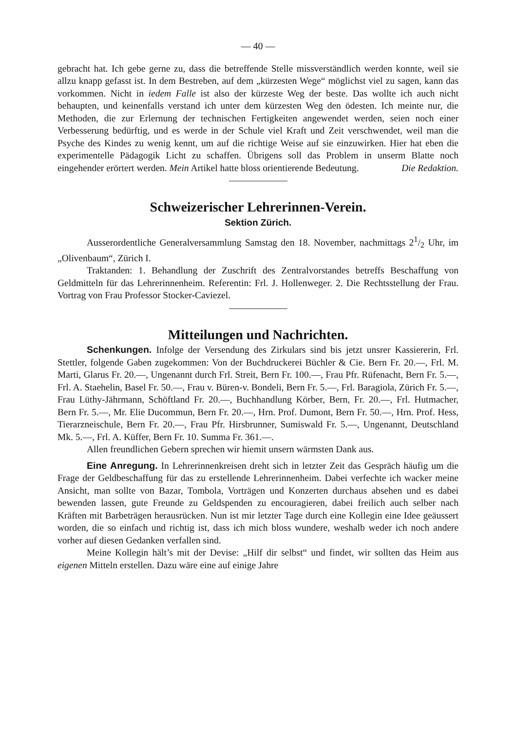— 40 —
gebracht hat. Ich gebe gerne zu, dass die betreffende Stelle missverständlich werden konnte, weil sie allzu knapp gefasst ist. In dem Bestreben, auf dem „kürzesten Wege“ möglichst viel zu sagen, kann das vorkommen. Nicht in iedem Falle ist also der kürzeste Weg der beste. Das wollte ich auch nicht behaupten, und keinenfalls verstand ich unter dem kürzesten Weg den ödesten. Ich meinte nur, die Methoden, die zur Erlernung der technischen Fertigkeiten angewendet werden, seien noch einer Verbesserung bedürftig, und es werde in der Schule viel Kraft und Zeit verschwendet, weil man die Psyche des Kindes zu wenig kennt, um auf die richtige Weise auf sie einzuwirken. Hier hat eben die experimentelle Pädagogik Licht zu schaffen. Übrigens soll das Problem in unserm Blatte noch eingehender erörtert werden. Mein Artikel hatte bloss orientierende Bedeutung. Die Redaktion.
Schweizerischer Lehrerinnen-Verein.
Sektion Zürich.
Ausserordentliche Generalversammlung Samstag den 18. November, nachmittags 21/2 Uhr, im „Olivenbaum“, Zürich I.
Traktanden: 1. Behandlung der Zuschrift des Zentralvorstandes betreffs Beschaffung von Geldmitteln für das Lehrerinnenheim. Referentin: Frl. J. Hollenweger. 2. Die Rechtsstellung der Frau. Vortrag von Frau Professor Stocker-Caviezel.
Mitteilungen und Nachrichten.
Schenkungen. Infolge der Versendung des Zirkulars sind bis jetzt unsrer Kassiererin, Frl. Stettler, folgende Gaben zugekommen: Von der Buchdruckerei Büchler & Cie. Bern Fr. 20.—, Frl. M. Marti, Glarus Fr. 20.—, Ungenannt durch Frl. Streit, Bern Fr. 100.—, Frau Pfr. Rüfenacht, Bern Fr. 5.—, Frl. A. Staehelin, Basel Fr. 50.—, Frau v. Büren-v. Bondeli, Bern Fr. 5.—, Frl. Baragiola, Zürich Fr. 5.—, Frau Lüthy-Jährmann, Schöftland Fr. 20.—, Buchhandlung Körber, Bern, Fr. 20.—, Frl. Hutmacher, Bern Fr. 5.—, Mr. Elie Ducommun, Bern Fr. 20.—, Hrn. Prof. Dumont, Bern Fr. 50.—, Hrn. Prof. Hess, Tierarzneischule, Bern Fr. 20.—, Frau Pfr. Hirsbrunner, Sumiswald Fr. 5.—, Ungenannt, Deutschland Mk. 5.—, Frl. A. Küffer, Bern Fr. 10. Summa Fr. 361.—.
Allen freundlichen Gebern sprechen wir hiemit unsern wärmsten Dank aus.
Eine Anregung. In Lehrerinnenkreisen dreht sich in letzter Zeit das Gespräch häufig um die Frage der Geldbeschaffung für das zu erstellende Lehrerinnenheim. Dabei verfechte ich wacker meine Ansicht, man sollte von Bazar, Tombola, Vorträgen und Konzerten durchaus absehen und es dabei bewenden lassen, gute Freunde zu Geldspenden zu encouragieren, dabei freilich auch selber nach Kräften mit Barbeträgen herausrücken. Nun ist mir letzter Tage durch eine Kollegin eine Idee geäussert worden, die so einfach und richtig ist, dass ich mich bloss wundere, weshalb weder ich noch andere vorher auf diesen Gedanken verfallen sind.
Meine Kollegin hält’s mit der Devise: „Hilf dir selbst“ und findet, wir sollten das Heim aus eigenen Mitteln erstellen. Dazu wäre eine auf einige Jahre